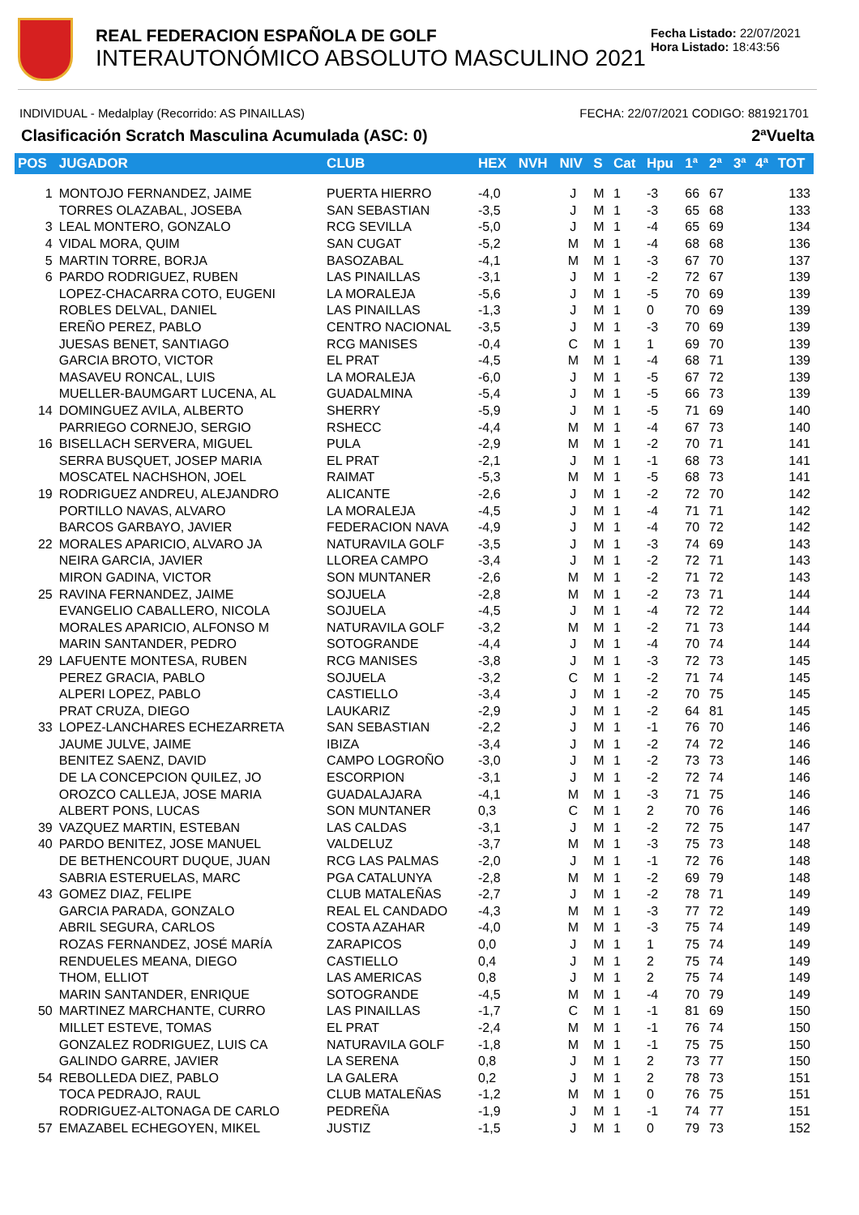REAL FEDERACION ESPAÑOLA DE GOLF
INTERAUTONÓMICO ABSOLUTO MASCULINO 2021
Fecha Listado: 22/07/2021
Hora Listado: 18:43:56
INDIVIDUAL - Medalplay (Recorrido: AS PINAILLAS) FECHA: 22/07/2021 CODIGO: 881921701
Clasificación Scratch Masculina Acumulada (ASC: 0) 2ªVuelta
| POS | JUGADOR | CLUB | HEX | NVH | NIV | S | Cat | Hpu | 1ª | 2ª | 3ª | 4ª | TOT |
| --- | --- | --- | --- | --- | --- | --- | --- | --- | --- | --- | --- | --- | --- |
| 1 | MONTOJO FERNANDEZ, JAIME | PUERTA HIERRO | -4,0 | | J | M | 1 | -3 | 66 | 67 | | | 133 |
| | TORRES OLAZABAL, JOSEBA | SAN SEBASTIAN | -3,5 | | J | M | 1 | -3 | 65 | 68 | | | 133 |
| 3 | LEAL MONTERO, GONZALO | RCG SEVILLA | -5,0 | | J | M | 1 | -4 | 65 | 69 | | | 134 |
| 4 | VIDAL MORA, QUIM | SAN CUGAT | -5,2 | | M | M | 1 | -4 | 68 | 68 | | | 136 |
| 5 | MARTIN TORRE, BORJA | BASOZABAL | -4,1 | | M | M | 1 | -3 | 67 | 70 | | | 137 |
| 6 | PARDO RODRIGUEZ, RUBEN | LAS PINAILLAS | -3,1 | | J | M | 1 | -2 | 72 | 67 | | | 139 |
| | LOPEZ-CHACARRA COTO, EUGENI | LA MORALEJA | -5,6 | | J | M | 1 | -5 | 70 | 69 | | | 139 |
| | ROBLES DELVAL, DANIEL | LAS PINAILLAS | -1,3 | | J | M | 1 | 0 | 70 | 69 | | | 139 |
| | EREÑO PEREZ, PABLO | CENTRO NACIONAL | -3,5 | | J | M | 1 | -3 | 70 | 69 | | | 139 |
| | JUESAS BENET, SANTIAGO | RCG MANISES | -0,4 | | C | M | 1 | 1 | 69 | 70 | | | 139 |
| | GARCIA BROTO, VICTOR | EL PRAT | -4,5 | | M | M | 1 | -4 | 68 | 71 | | | 139 |
| | MASAVEU RONCAL, LUIS | LA MORALEJA | -6,0 | | J | M | 1 | -5 | 67 | 72 | | | 139 |
| | MUELLER-BAUMGART LUCENA, AL | GUADALMINA | -5,4 | | J | M | 1 | -5 | 66 | 73 | | | 139 |
| 14 | DOMINGUEZ AVILA, ALBERTO | SHERRY | -5,9 | | J | M | 1 | -5 | 71 | 69 | | | 140 |
| | PARRIEGO CORNEJO, SERGIO | RSHECC | -4,4 | | M | M | 1 | -4 | 67 | 73 | | | 140 |
| 16 | BISELLACH SERVERA, MIGUEL | PULA | -2,9 | | M | M | 1 | -2 | 70 | 71 | | | 141 |
| | SERRA BUSQUET, JOSEP MARIA | EL PRAT | -2,1 | | J | M | 1 | -1 | 68 | 73 | | | 141 |
| | MOSCATEL NACHSHON, JOEL | RAIMAT | -5,3 | | M | M | 1 | -5 | 68 | 73 | | | 141 |
| 19 | RODRIGUEZ ANDREU, ALEJANDRO | ALICANTE | -2,6 | | J | M | 1 | -2 | 72 | 70 | | | 142 |
| | PORTILLO NAVAS, ALVARO | LA MORALEJA | -4,5 | | J | M | 1 | -4 | 71 | 71 | | | 142 |
| | BARCOS GARBAYO, JAVIER | FEDERACION NAVA | -4,9 | | J | M | 1 | -4 | 70 | 72 | | | 142 |
| 22 | MORALES APARICIO, ALVARO JA | NATURAVILA GOLF | -3,5 | | J | M | 1 | -3 | 74 | 69 | | | 143 |
| | NEIRA GARCIA, JAVIER | LLOREA CAMPO | -3,4 | | J | M | 1 | -2 | 72 | 71 | | | 143 |
| | MIRON GADINA, VICTOR | SON MUNTANER | -2,6 | | M | M | 1 | -2 | 71 | 72 | | | 143 |
| 25 | RAVINA FERNANDEZ, JAIME | SOJUELA | -2,8 | | M | M | 1 | -2 | 73 | 71 | | | 144 |
| | EVANGELIO CABALLERO, NICOLA | SOJUELA | -4,5 | | J | M | 1 | -4 | 72 | 72 | | | 144 |
| | MORALES APARICIO, ALFONSO M | NATURAVILA GOLF | -3,2 | | M | M | 1 | -2 | 71 | 73 | | | 144 |
| | MARIN SANTANDER, PEDRO | SOTOGRANDE | -4,4 | | J | M | 1 | -4 | 70 | 74 | | | 144 |
| 29 | LAFUENTE MONTESA, RUBEN | RCG MANISES | -3,8 | | J | M | 1 | -3 | 72 | 73 | | | 145 |
| | PEREZ GRACIA, PABLO | SOJUELA | -3,2 | | C | M | 1 | -2 | 71 | 74 | | | 145 |
| | ALPERI LOPEZ, PABLO | CASTIELLO | -3,4 | | J | M | 1 | -2 | 70 | 75 | | | 145 |
| | PRAT CRUZA, DIEGO | LAUKARIZ | -2,9 | | J | M | 1 | -2 | 64 | 81 | | | 145 |
| 33 | LOPEZ-LANCHARES ECHEZARRETA | SAN SEBASTIAN | -2,2 | | J | M | 1 | -1 | 76 | 70 | | | 146 |
| | JAUME JULVE, JAIME | IBIZA | -3,4 | | J | M | 1 | -2 | 74 | 72 | | | 146 |
| | BENITEZ SAENZ, DAVID | CAMPO LOGROÑO | -3,0 | | J | M | 1 | -2 | 73 | 73 | | | 146 |
| | DE LA CONCEPCION QUILEZ, JO | ESCORPION | -3,1 | | J | M | 1 | -2 | 72 | 74 | | | 146 |
| | OROZCO CALLEJA, JOSE MARIA | GUADALAJARA | -4,1 | | M | M | 1 | -3 | 71 | 75 | | | 146 |
| | ALBERT PONS, LUCAS | SON MUNTANER | 0,3 | | C | M | 1 | 2 | 70 | 76 | | | 146 |
| 39 | VAZQUEZ MARTIN, ESTEBAN | LAS CALDAS | -3,1 | | J | M | 1 | -2 | 72 | 75 | | | 147 |
| 40 | PARDO BENITEZ, JOSE MANUEL | VALDELUZ | -3,7 | | M | M | 1 | -3 | 75 | 73 | | | 148 |
| | DE BETHENCOURT DUQUE, JUAN | RCG LAS PALMAS | -2,0 | | J | M | 1 | -1 | 72 | 76 | | | 148 |
| | SABRIA ESTERUELAS, MARC | PGA CATALUNYA | -2,8 | | M | M | 1 | -2 | 69 | 79 | | | 148 |
| 43 | GOMEZ DIAZ, FELIPE | CLUB MATALEÑAS | -2,7 | | J | M | 1 | -2 | 78 | 71 | | | 149 |
| | GARCIA PARADA, GONZALO | REAL EL CANDADO | -4,3 | | M | M | 1 | -3 | 77 | 72 | | | 149 |
| | ABRIL SEGURA, CARLOS | COSTA AZAHAR | -4,0 | | M | M | 1 | -3 | 75 | 74 | | | 149 |
| | ROZAS FERNANDEZ, JOSÉ MARÍA | ZARAPICOS | 0,0 | | J | M | 1 | 1 | 75 | 74 | | | 149 |
| | RENDUELES MEANA, DIEGO | CASTIELLO | 0,4 | | J | M | 1 | 2 | 75 | 74 | | | 149 |
| | THOM, ELLIOT | LAS AMERICAS | 0,8 | | J | M | 1 | 2 | 75 | 74 | | | 149 |
| | MARIN SANTANDER, ENRIQUE | SOTOGRANDE | -4,5 | | M | M | 1 | -4 | 70 | 79 | | | 149 |
| 50 | MARTINEZ MARCHANTE, CURRO | LAS PINAILLAS | -1,7 | | C | M | 1 | -1 | 81 | 69 | | | 150 |
| | MILLET ESTEVE, TOMAS | EL PRAT | -2,4 | | M | M | 1 | -1 | 76 | 74 | | | 150 |
| | GONZALEZ RODRIGUEZ, LUIS CA | NATURAVILA GOLF | -1,8 | | M | M | 1 | -1 | 75 | 75 | | | 150 |
| | GALINDO GARRE, JAVIER | LA SERENA | 0,8 | | J | M | 1 | 2 | 73 | 77 | | | 150 |
| 54 | REBOLLEDA DIEZ, PABLO | LA GALERA | 0,2 | | J | M | 1 | 2 | 78 | 73 | | | 151 |
| | TOCA PEDRAJO, RAUL | CLUB MATALEÑAS | -1,2 | | M | M | 1 | 0 | 76 | 75 | | | 151 |
| | RODRIGUEZ-ALTONAGA DE CARLO | PEDREÑA | -1,9 | | J | M | 1 | -1 | 74 | 77 | | | 151 |
| 57 | EMAZABEL ECHEGOYEN, MIKEL | JUSTIZ | -1,5 | | J | M | 1 | 0 | 79 | 73 | | | 152 |